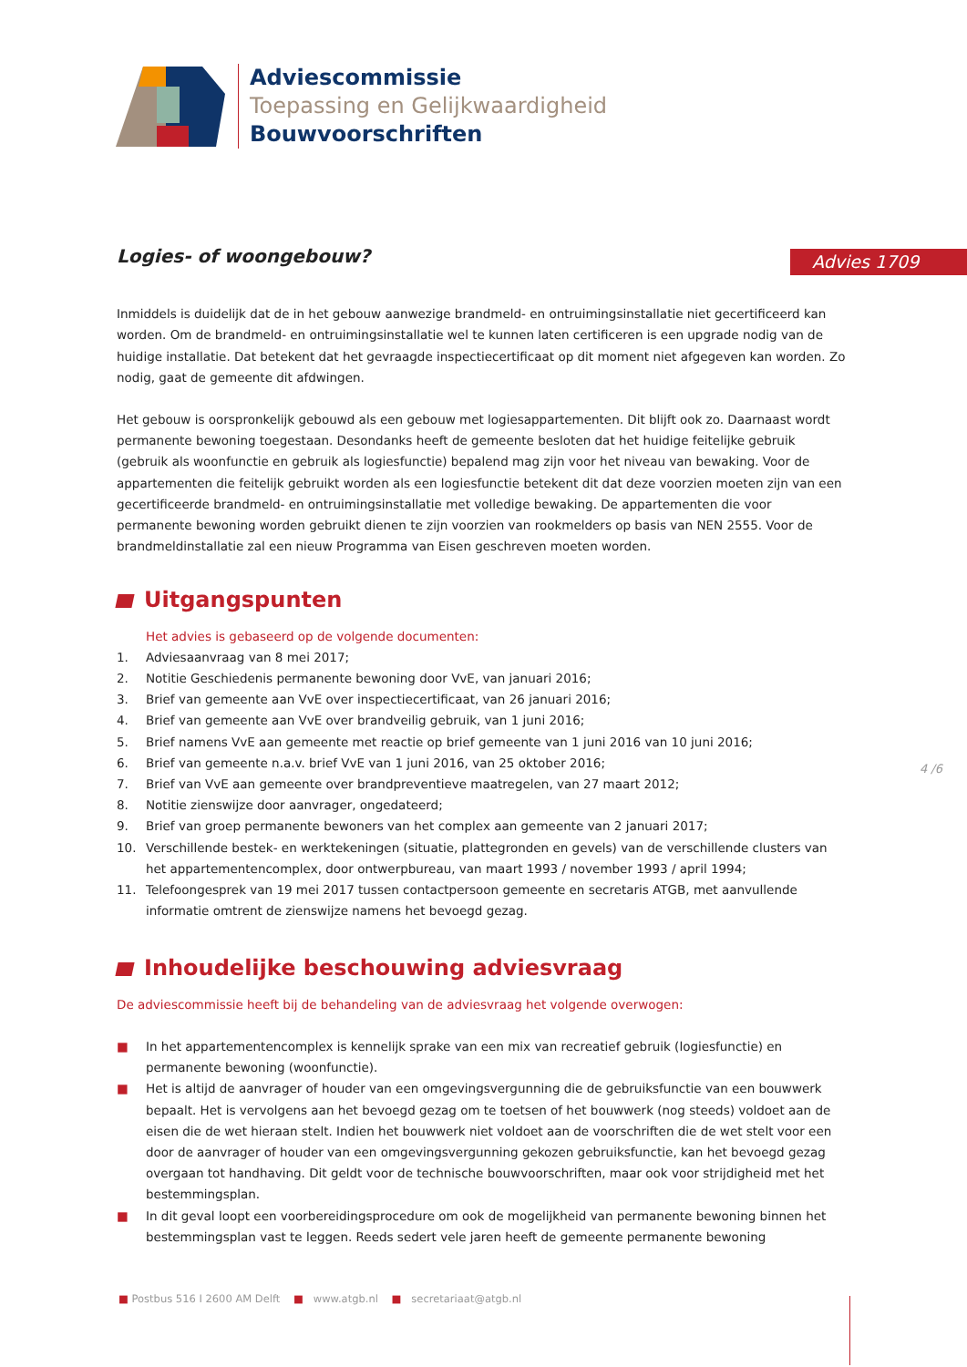Adviescommissie
Toepassing en Gelijkwaardigheid
Bouwvoorschriften
Advies 1709
Logies- of woongebouw?
Inmiddels is duidelijk dat de in het gebouw aanwezige brandmeld- en ontruimingsinstallatie niet gecertificeerd kan worden. Om de brandmeld- en ontruimingsinstallatie wel te kunnen laten certificeren is een upgrade nodig van de huidige installatie. Dat betekent dat het gevraagde inspectiecertificaat op dit moment niet afgegeven kan worden. Zo nodig, gaat de gemeente dit afdwingen.
Het gebouw is oorspronkelijk gebouwd als een gebouw met logiesappartementen. Dit blijft ook zo. Daarnaast wordt permanente bewoning toegestaan. Desondanks heeft de gemeente besloten dat het huidige feitelijke gebruik (gebruik als woonfunctie en gebruik als logiesfunctie) bepalend mag zijn voor het niveau van bewaking. Voor de appartementen die feitelijk gebruikt worden als een logiesfunctie betekent dit dat deze voorzien moeten zijn van een gecertificeerde brandmeld- en ontruimingsinstallatie met volledige bewaking. De appartementen die voor permanente bewoning worden gebruikt dienen te zijn voorzien van rookmelders op basis van NEN 2555. Voor de brandmeldinstallatie zal een nieuw Programma van Eisen geschreven moeten worden.
Uitgangspunten
Het advies is gebaseerd op de volgende documenten:
1. Adviesaanvraag van 8 mei 2017;
2. Notitie Geschiedenis permanente bewoning door VvE, van januari 2016;
3. Brief van gemeente aan VvE over inspectiecertificaat, van 26 januari 2016;
4. Brief van gemeente aan VvE over brandveilig gebruik, van 1 juni 2016;
5. Brief namens VvE aan gemeente met reactie op brief gemeente van 1 juni 2016 van 10 juni 2016;
6. Brief van gemeente n.a.v. brief VvE van 1 juni 2016, van 25 oktober 2016;
7. Brief van VvE aan gemeente over brandpreventieve maatregelen, van 27 maart 2012;
8. Notitie zienswijze door aanvrager, ongedateerd;
9. Brief van groep permanente bewoners van het complex aan gemeente van 2 januari 2017;
10. Verschillende bestek- en werktekeningen (situatie, plattegronden en gevels) van de verschillende clusters van het appartementencomplex, door ontwerpbureau, van maart 1993 / november 1993 / april 1994;
11. Telefoongesprek van 19 mei 2017 tussen contactpersoon gemeente en secretaris ATGB, met aanvullende informatie omtrent de zienswijze namens het bevoegd gezag.
Inhoudelijke beschouwing adviesvraag
De adviescommissie heeft bij de behandeling van de adviesvraag het volgende overwogen:
■ In het appartementencomplex is kennelijk sprake van een mix van recreatief gebruik (logiesfunctie) en permanente bewoning (woonfunctie).
■ Het is altijd de aanvrager of houder van een omgevingsvergunning die de gebruiksfunctie van een bouwwerk bepaalt. Het is vervolgens aan het bevoegd gezag om te toetsen of het bouwwerk (nog steeds) voldoet aan de eisen die de wet hieraan stelt. Indien het bouwwerk niet voldoet aan de voorschriften die de wet stelt voor een door de aanvrager of houder van een omgevingsvergunning gekozen gebruiksfunctie, kan het bevoegd gezag overgaan tot handhaving. Dit geldt voor de technische bouwvoorschriften, maar ook voor strijdigheid met het bestemmingsplan.
■ In dit geval loopt een voorbereidingsprocedure om ook de mogelijkheid van permanente bewoning binnen het bestemmingsplan vast te leggen. Reeds sedert vele jaren heeft de gemeente permanente bewoning
4 /6
■ Postbus 516 I 2600 AM Delft ■ www.atgb.nl ■ secretariaat@atgb.nl